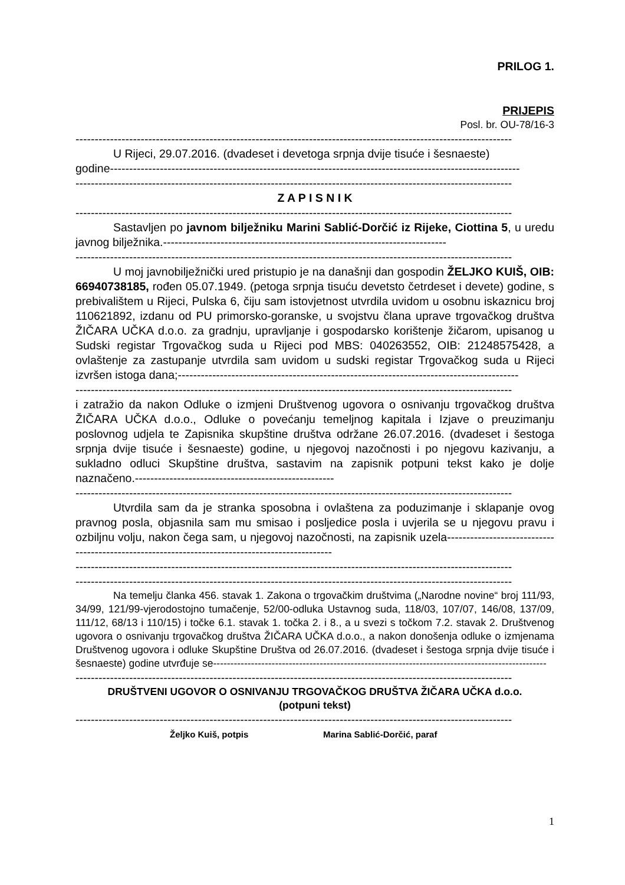PRILOG 1.
PRIJEPIS
Posl. br. OU-78/16-3
------------------------------------------------------------------------------------------------------------------
U Rijeci, 29.07.2016. (dvadeset i devetoga srpnja dvije tisuće i šesnaeste)
godine-----------------------------------------------------------------------------------------------------------
------------------------------------------------------------------------------------------------------------------
Z A P I S N I K
------------------------------------------------------------------------------------------------------------------
Sastavljen po javnom bilježniku Marini Sablić-Dorčić iz Rijeke, Ciottina 5, u uredu javnog bilježnika.--------------------------------------------------------------------------
------------------------------------------------------------------------------------------------------------------
U moj javnobilježnički ured pristupio je na današnji dan gospodin ŽELJKO KUIŠ, OIB: 66940738185, rođen 05.07.1949. (petoga srpnja tisuću devetsto četrdeset i devete) godine, s prebivalištem u Rijeci, Pulska 6, čiju sam istovjetnost utvrdila uvidom u osobnu iskaznicu broj 110621892, izdanu od PU primorsko-goranske, u svojstvu člana uprave trgovačkog društva ŽIČARA UČKA d.o.o. za gradnju, upravljanje i gospodarsko korištenje žičarom, upisanog u Sudski registar Trgovačkog suda u Rijeci pod MBS: 040263552, OIB: 21248575428, a ovlaštenje za zastupanje utvrdila sam uvidom u sudski registar Trgovačkog suda u Rijeci izvršen istoga dana;-----------------------------------------------------------------------------------------
------------------------------------------------------------------------------------------------------------------
i zatražio da nakon Odluke o izmjeni Društvenog ugovora o osnivanju trgovačkog društva ŽIČARA UČKA d.o.o., Odluke o povećanju temeljnog kapitala i Izjave o preuzimanju poslovnog udjela te Zapisnika skupštine društva održane 26.07.2016. (dvadeset i šestoga srpnja dvije tisuće i šesnaeste) godine, u njegovoj nazočnosti i po njegovu kazivanju, a sukladno odluci Skupštine društva, sastavim na zapisnik potpuni tekst kako je dolje naznačeno.----------------------------------------------------
------------------------------------------------------------------------------------------------------------------
Utvrdila sam da je stranka sposobna i ovlaštena za poduzimanje i sklapanje ovog pravnog posla, objasnila sam mu smisao i posljedice posla i uvjerila se u njegovu pravu i ozbiljnu volju, nakon čega sam, u njegovoj nazočnosti, na zapisnik uzela-----------------------------------------------------------------------------------------------
------------------------------------------------------------------------------------------------------------------
------------------------------------------------------------------------------------------------------------------
Na temelju članka 456. stavak 1. Zakona o trgovačkim društvima („Narodne novine“ broj 111/93, 34/99, 121/99-vjerodostojno tumačenje, 52/00-odluka Ustavnog suda, 118/03, 107/07, 146/08, 137/09, 111/12, 68/13 i 110/15) i točke 6.1. stavak 1. točka 2. i 8., a u svezi s točkom 7.2. stavak 2. Društvenog ugovora o osnivanju trgovačkog društva ŽIČARA UČKA d.o.o., a nakon donošenja odluke o izmjenama Društvenog ugovora i odluke Skupštine Društva od 26.07.2016. (dvadeset i šestoga srpnja dvije tisuće i šesnaeste) godine utvrđuje se-------------------------------------------------------------------------------------------------
------------------------------------------------------------------------------------------------------------------
DRUŠTVENI UGOVOR O OSNIVANJU TRGOVAČKOG DRUŠTVA ŽIČARA UČKA d.o.o.
(potpuni tekst)
------------------------------------------------------------------------------------------------------------------
Željko Kuiš, potpis Marina Sablić-Dorčić, paraf
1